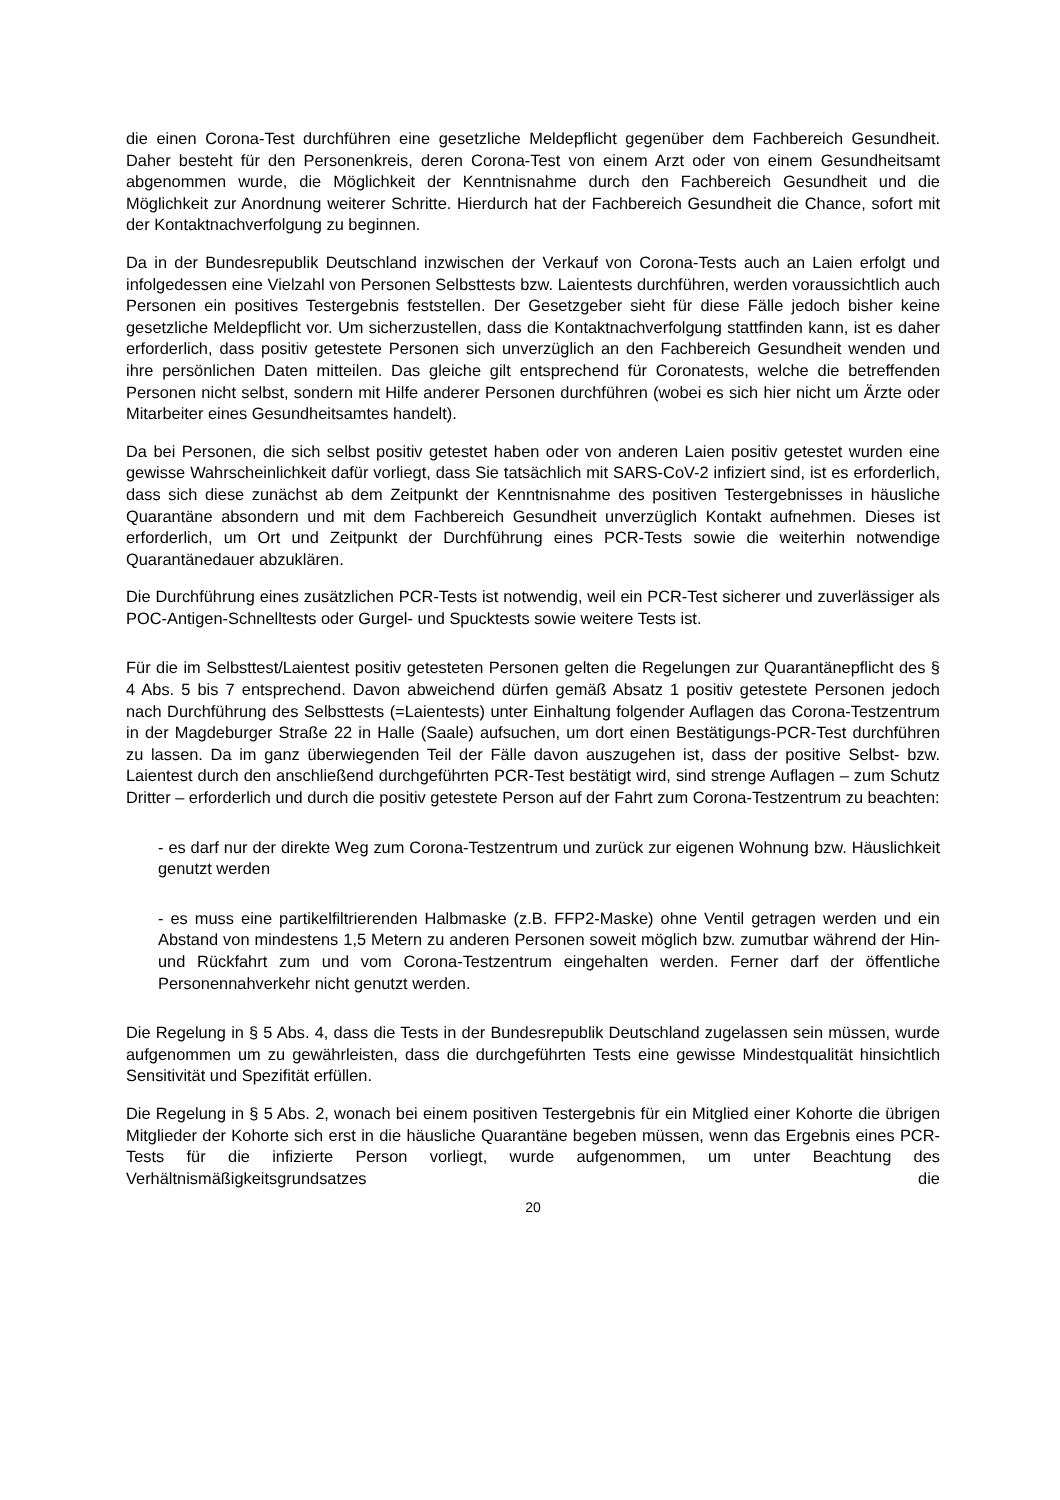die einen Corona-Test durchführen eine gesetzliche Meldepflicht gegenüber dem Fachbereich Gesundheit. Daher besteht für den Personenkreis, deren Corona-Test von einem Arzt oder von einem Gesundheitsamt abgenommen wurde, die Möglichkeit der Kenntnisnahme durch den Fachbereich Gesundheit und die Möglichkeit zur Anordnung weiterer Schritte. Hierdurch hat der Fachbereich Gesundheit die Chance, sofort mit der Kontaktnachverfolgung zu beginnen.
Da in der Bundesrepublik Deutschland inzwischen der Verkauf von Corona-Tests auch an Laien erfolgt und infolgedessen eine Vielzahl von Personen Selbsttests bzw. Laientests durchführen, werden voraussichtlich auch Personen ein positives Testergebnis feststellen. Der Gesetzgeber sieht für diese Fälle jedoch bisher keine gesetzliche Meldepflicht vor. Um sicherzustellen, dass die Kontaktnachverfolgung stattfinden kann, ist es daher erforderlich, dass positiv getestete Personen sich unverzüglich an den Fachbereich Gesundheit wenden und ihre persönlichen Daten mitteilen. Das gleiche gilt entsprechend für Coronatests, welche die betreffenden Personen nicht selbst, sondern mit Hilfe anderer Personen durchführen (wobei es sich hier nicht um Ärzte oder Mitarbeiter eines Gesundheitsamtes handelt).
Da bei Personen, die sich selbst positiv getestet haben oder von anderen Laien positiv getestet wurden eine gewisse Wahrscheinlichkeit dafür vorliegt, dass Sie tatsächlich mit SARS-CoV-2 infiziert sind, ist es erforderlich, dass sich diese zunächst ab dem Zeitpunkt der Kenntnisnahme des positiven Testergebnisses in häusliche Quarantäne absondern und mit dem Fachbereich Gesundheit unverzüglich Kontakt aufnehmen. Dieses ist erforderlich, um Ort und Zeitpunkt der Durchführung eines PCR-Tests sowie die weiterhin notwendige Quarantänedauer abzuklären.
Die Durchführung eines zusätzlichen PCR-Tests ist notwendig, weil ein PCR-Test sicherer und zuverlässiger als POC-Antigen-Schnelltests oder Gurgel- und Spucktests sowie weitere Tests ist.
Für die im Selbsttest/Laientest positiv getesteten Personen gelten die Regelungen zur Quarantänepflicht des § 4 Abs. 5 bis 7 entsprechend. Davon abweichend dürfen gemäß Absatz 1 positiv getestete Personen jedoch nach Durchführung des Selbsttests (=Laientests) unter Einhaltung folgender Auflagen das Corona-Testzentrum in der Magdeburger Straße 22 in Halle (Saale) aufsuchen, um dort einen Bestätigungs-PCR-Test durchführen zu lassen. Da im ganz überwiegenden Teil der Fälle davon auszugehen ist, dass der positive Selbst- bzw. Laientest durch den anschließend durchgeführten PCR-Test bestätigt wird, sind strenge Auflagen – zum Schutz Dritter – erforderlich und durch die positiv getestete Person auf der Fahrt zum Corona-Testzentrum zu beachten:
- es darf nur der direkte Weg zum Corona-Testzentrum und zurück zur eigenen Wohnung bzw. Häuslichkeit genutzt werden
- es muss eine partikelfiltrierenden Halbmaske (z.B. FFP2-Maske) ohne Ventil getragen werden und ein Abstand von mindestens 1,5 Metern zu anderen Personen soweit möglich bzw. zumutbar während der Hin- und Rückfahrt zum und vom Corona-Testzentrum eingehalten werden. Ferner darf der öffentliche Personennahverkehr nicht genutzt werden.
Die Regelung in § 5 Abs. 4, dass die Tests in der Bundesrepublik Deutschland zugelassen sein müssen, wurde aufgenommen um zu gewährleisten, dass die durchgeführten Tests eine gewisse Mindestqualität hinsichtlich Sensitivität und Spezifität erfüllen.
Die Regelung in § 5 Abs. 2, wonach bei einem positiven Testergebnis für ein Mitglied einer Kohorte die übrigen Mitglieder der Kohorte sich erst in die häusliche Quarantäne begeben müssen, wenn das Ergebnis eines PCR-Tests für die infizierte Person vorliegt, wurde aufgenommen, um unter Beachtung des Verhältnismäßigkeitsgrundsatzes die
20